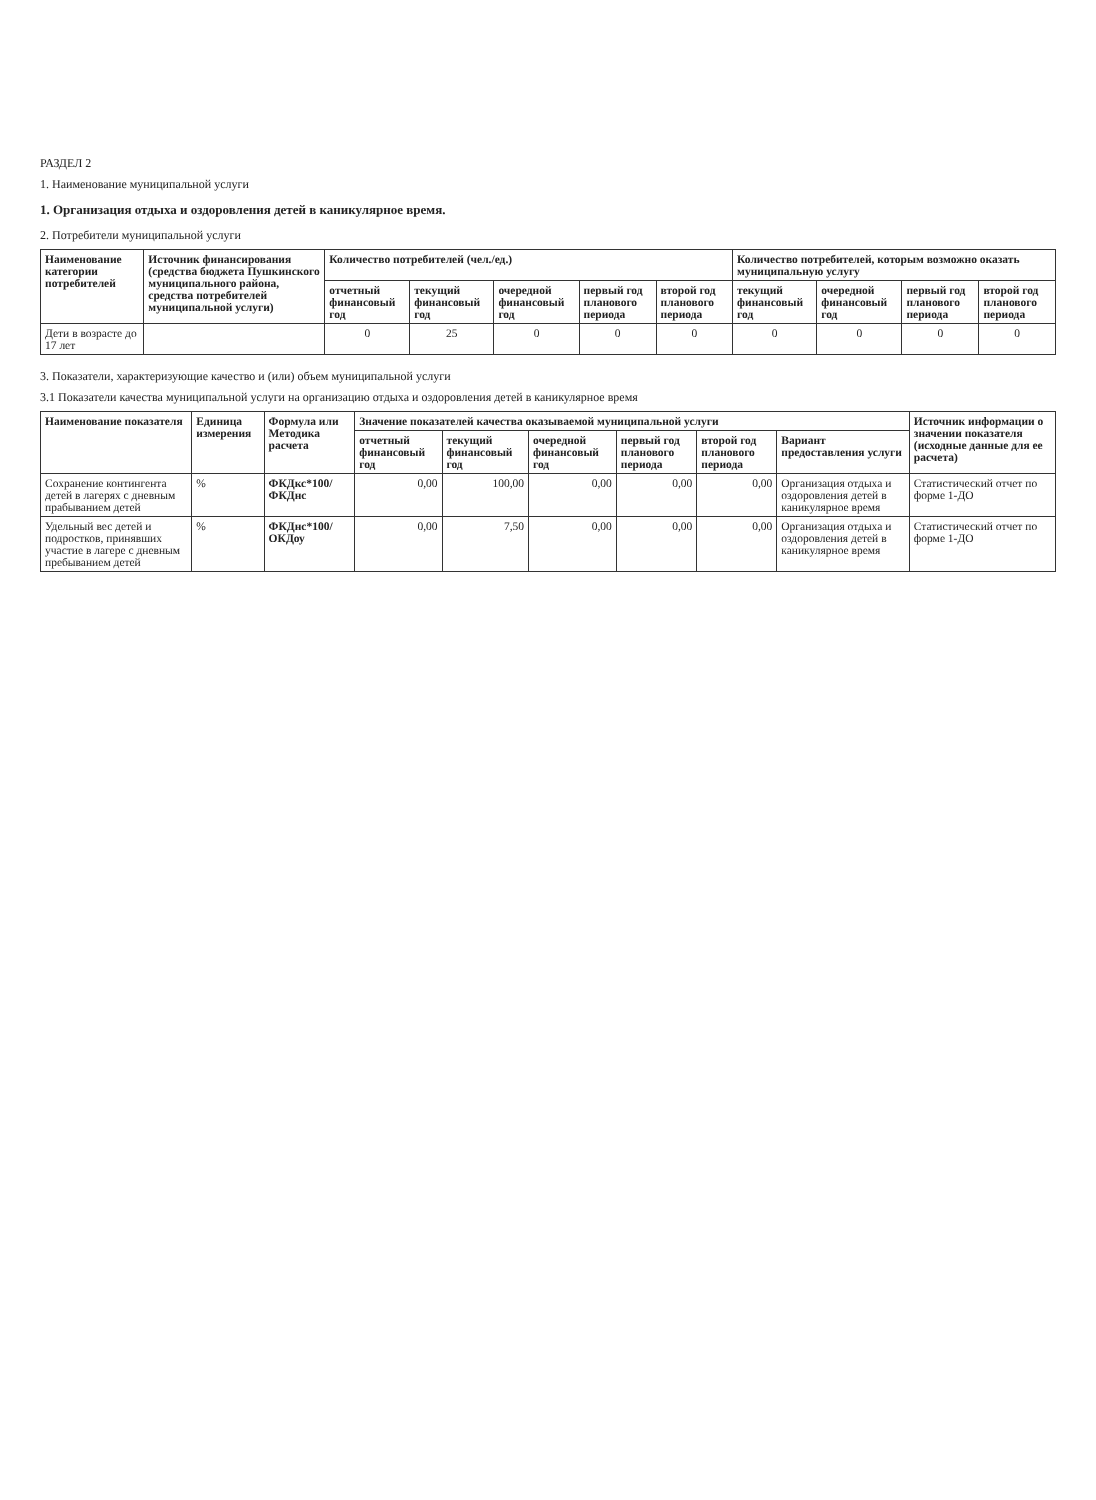РАЗДЕЛ 2
1. Наименование муниципальной услуги
1. Организация отдыха и оздоровления детей в каникулярное время.
2. Потребители муниципальной услуги
| Наименование категории потребителей | Источник финансирования (средства бюджета Пушкинского муниципального района, средства потребителей муниципальной услуги) | Количество потребителей (чел./ед.) | | | | | Количество потребителей, которым возможно оказать муниципальную услугу | | | |
| --- | --- | --- | --- | --- | --- | --- | --- | --- | --- | --- |
| | | отчетный финансовый год | текущий финансовый год | очередной финансовый год | первый год планового периода | второй год планового периода | текущий финансовый год | очередной финансовый год | первый год планового периода | второй год планового периода |
| Дети в возрасте до 17 лет | | 0 | 25 | 0 | 0 | 0 | 0 | 0 | 0 | 0 |
3. Показатели, характеризующие качество и (или) объем муниципальной услуги
3.1 Показатели качества муниципальной услуги на организацию отдыха и оздоровления детей в каникулярное время
| Наименование показателя | Единица измерения | Формула или Методика расчета | Значение показателей качества оказываемой муниципальной услуги | | | | | | Источник информации о значении показателя (исходные данные для ее расчета) |
| --- | --- | --- | --- | --- | --- | --- | --- | --- | --- |
| | | | отчетный финансовый год | текущий финансовый год | очередной финансовый год | первый год планового периода | второй год планового периода | Вариант предоставления услуги | |
| Сохранение контингента детей в лагерях с дневным прабыванием детей | % | ФКДкс*100/ФКДнс | 0,00 | 100,00 | 0,00 | 0,00 | 0,00 | Организация отдыха и оздоровления детей в каникулярное время | Статистический отчет по форме 1-ДО |
| Удельный вес детей и подростков, принявших участие в лагере с дневным пребыванием детей | % | ФКДнс*100/ОКДоу | 0,00 | 7,50 | 0,00 | 0,00 | 0,00 | Организация отдыха и оздоровления детей в каникулярное время | Статистический отчет по форме 1-ДО |